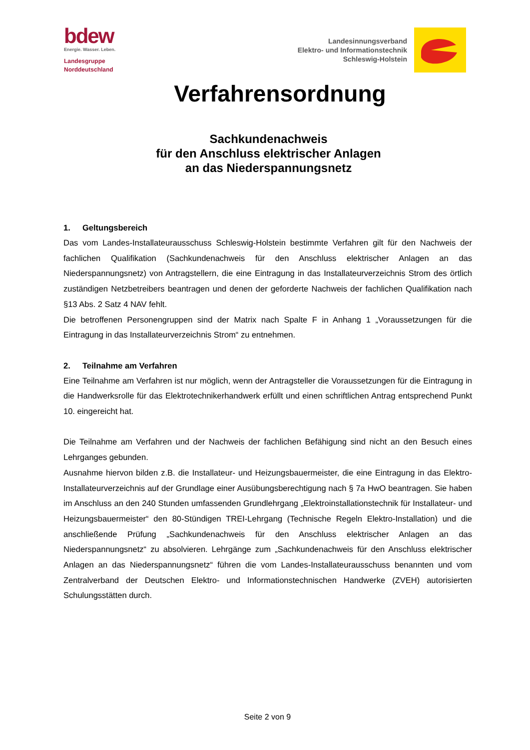bdew
Energie. Wasser. Leben.
Landesgruppe
Norddeutschland
Landesinnungsverband
Elektro- und Informationstechnik
Schleswig-Holstein
Verfahrensordnung
Sachkundenachweis
für den Anschluss elektrischer Anlagen
an das Niederspannungsnetz
1. Geltungsbereich
Das vom Landes-Installateurausschuss Schleswig-Holstein bestimmte Verfahren gilt für den Nachweis der fachlichen Qualifikation (Sachkundenachweis für den Anschluss elektrischer Anlagen an das Niederspannungsnetz) von Antragstellern, die eine Eintragung in das Installateurverzeichnis Strom des örtlich zuständigen Netzbetreibers beantragen und denen der geforderte Nachweis der fachlichen Qualifikation nach §13 Abs. 2 Satz 4 NAV fehlt.
Die betroffenen Personengruppen sind der Matrix nach Spalte F in Anhang 1 „Voraussetzungen für die Eintragung in das Installateurverzeichnis Strom“ zu entnehmen.
2. Teilnahme am Verfahren
Eine Teilnahme am Verfahren ist nur möglich, wenn der Antragsteller die Voraussetzungen für die Eintragung in die Handwerksrolle für das Elektrotechnikerhandwerk erfüllt und einen schriftlichen Antrag entsprechend Punkt 10. eingereicht hat.
Die Teilnahme am Verfahren und der Nachweis der fachlichen Befähigung sind nicht an den Besuch eines Lehrganges gebunden.
Ausnahme hiervon bilden z.B. die Installateur- und Heizungsbauermeister, die eine Eintragung in das Elektro-Installateurverzeichnis auf der Grundlage einer Ausübungsberechtigung nach § 7a HwO beantragen. Sie haben im Anschluss an den 240 Stunden umfassenden Grundlehrgang „Elektroinstallationstechnik für Installateur- und Heizungsbauermeister“ den 80-Stündigen TREI-Lehrgang (Technische Regeln Elektro-Installation) und die anschließende Prüfung „Sachkundenachweis für den Anschluss elektrischer Anlagen an das Niederspannungsnetz“ zu absolvieren. Lehrgänge zum „Sachkundenachweis für den Anschluss elektrischer Anlagen an das Niederspannungsnetz“ führen die vom Landes-Installateurausschuss benannten und vom Zentralverband der Deutschen Elektro- und Informationstechnischen Handwerke (ZVEH) autorisierten Schulungsstätten durch.
Seite 2 von 9